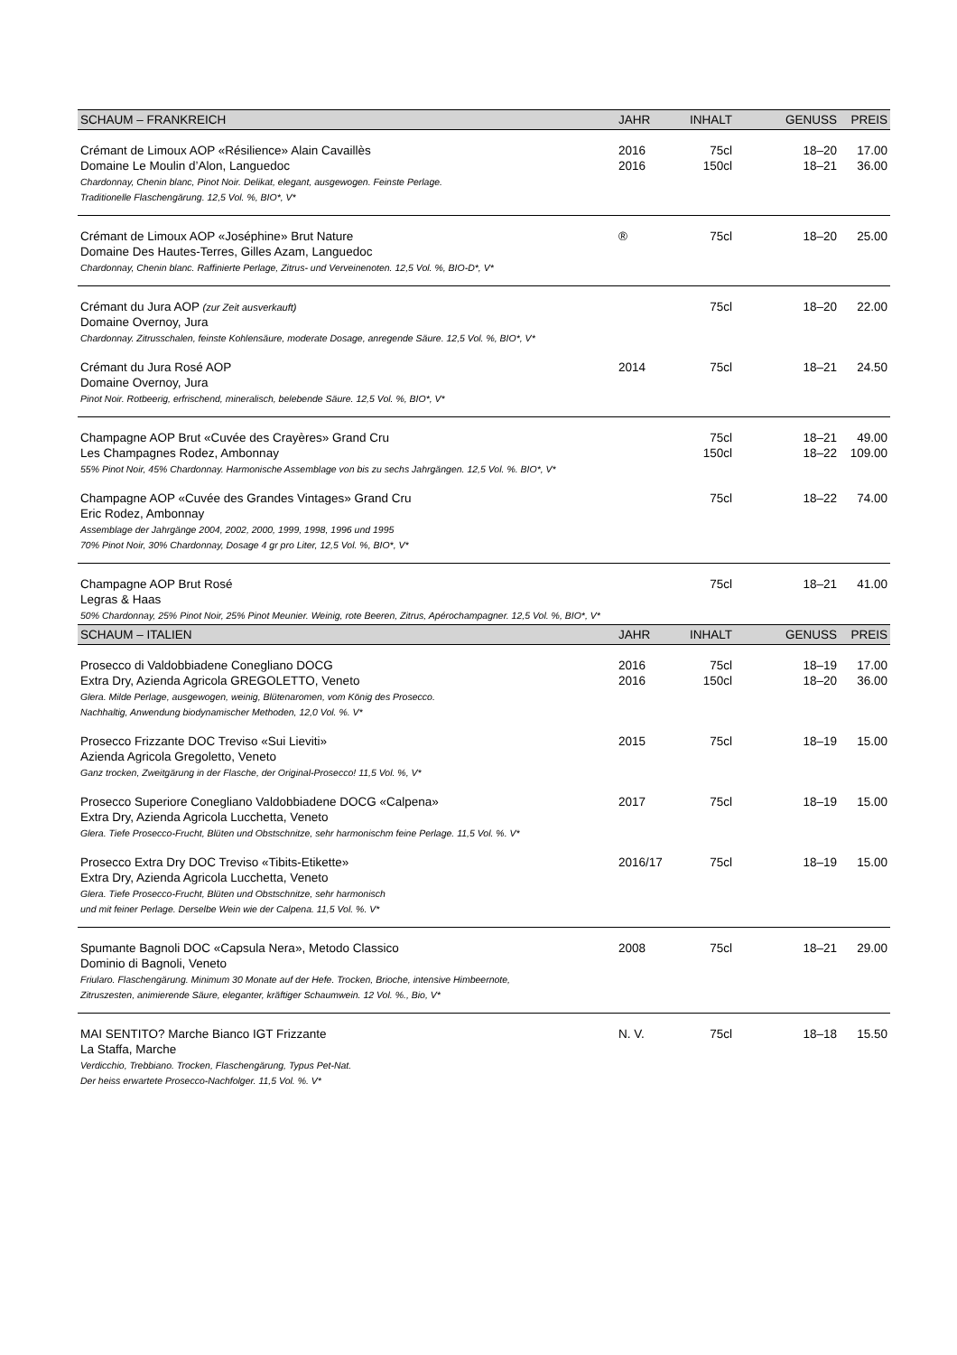| SCHAUM – FRANKREICH | JAHR | INHALT | GENUSS | PREIS |
| --- | --- | --- | --- | --- |
| Crémant de Limoux AOP «Résilience» Alain Cavaillès | 2016 | 75cl | 18–20 | 17.00 |
| Domaine Le Moulin d’Alon, Languedoc | 2016 | 150cl | 18–21 | 36.00 |
| Chardonnay, Chenin blanc, Pinot Noir. Delikat, elegant, ausgewogen. Feinste Perlage. Traditionelle Flaschengärung. 12,5 Vol. %, BIO*, V* | | | | |
| Crémant de Limoux AOP «Joséphine» Brut Nature | ® | 75cl | 18–20 | 25.00 |
| Domaine Des Hautes-Terres, Gilles Azam, Languedoc | | | | |
| Chardonnay, Chenin blanc. Raffinierte Perlage, Zitrus- und Verveinenoten. 12,5 Vol. %, BIO-D*, V* | | | | |
| Crémant du Jura AOP (zur Zeit ausverkauft) | | 75cl | 18–20 | 22.00 |
| Domaine Overnoy, Jura | | | | |
| Chardonnay. Zitrusschalen, feinste Kohlensäure, moderate Dosage, anregende Säure. 12,5 Vol. %, BIO*, V* | | | | |
| Crémant du Jura Rosé AOP | 2014 | 75cl | 18–21 | 24.50 |
| Domaine Overnoy, Jura | | | | |
| Pinot Noir. Rotbeerig, erfrischend, mineralisch, belebende Säure. 12,5 Vol. %, BIO*, V* | | | | |
| Champagne AOP Brut «Cuvée des Crayères» Grand Cru | | 75cl | 18–21 | 49.00 |
| Les Champagnes Rodez, Ambonnay | | 150cl | 18–22 | 109.00 |
| 55% Pinot Noir, 45% Chardonnay. Harmonische Assemblage von bis zu sechs Jahrgängen. 12,5 Vol. %. BIO*, V* | | | | |
| Champagne AOP «Cuvée des Grandes Vintages» Grand Cru | | 75cl | 18–22 | 74.00 |
| Eric Rodez, Ambonnay | | | | |
| Assemblage der Jahrgänge 2004, 2002, 2000, 1999, 1998, 1996 und 1995 70% Pinot Noir, 30% Chardonnay, Dosage 4 gr pro Liter, 12,5 Vol. %, BIO*, V* | | | | |
| Champagne AOP Brut Rosé | | 75cl | 18–21 | 41.00 |
| Legras & Haas | | | | |
| 50% Chardonnay, 25% Pinot Noir, 25% Pinot Meunier. Weinig, rote Beeren, Zitrus, Apérochampagner. 12,5 Vol. %, BIO*, V* | | | | |
| SCHAUM – ITALIEN | JAHR | INHALT | GENUSS | PREIS |
| Prosecco di Valdobbiadene Conegliano DOCG | 2016 | 75cl | 18–19 | 17.00 |
| Extra Dry, Azienda Agricola GREGOLETTO, Veneto | 2016 | 150cl | 18–20 | 36.00 |
| Glera. Milde Perlage, ausgewogen, weinig, Blütenaromen, vom König des Prosecco. Nachhaltig, Anwendung biodynamischer Methoden, 12,0 Vol. %. V* | | | | |
| Prosecco Frizzante DOC Treviso «Sui Lieviti» | 2015 | 75cl | 18–19 | 15.00 |
| Azienda Agricola Gregoletto, Veneto | | | | |
| Ganz trocken, Zweitgärung in der Flasche, der Original-Prosecco! 11,5 Vol. %, V* | | | | |
| Prosecco Superiore Conegliano Valdobbiadene DOCG «Calpena» | 2017 | 75cl | 18–19 | 15.00 |
| Extra Dry, Azienda Agricola Lucchetta, Veneto | | | | |
| Glera. Tiefe Prosecco-Frucht, Blüten und Obstschnitze, sehr harmonischm feine Perlage. 11,5 Vol. %. V* | | | | |
| Prosecco Extra Dry DOC Treviso «Tibits-Etikette» | 2016/17 | 75cl | 18–19 | 15.00 |
| Extra Dry, Azienda Agricola Lucchetta, Veneto | | | | |
| Glera. Tiefe Prosecco-Frucht, Blüten und Obstschnitze, sehr harmonisch und mit feiner Perlage. Derselbe Wein wie der Calpena. 11,5 Vol. %. V* | | | | |
| Spumante Bagnoli DOC «Capsula Nera», Metodo Classico | 2008 | 75cl | 18–21 | 29.00 |
| Dominio di Bagnoli, Veneto | | | | |
| Friularo. Flaschengärung. Minimum 30 Monate auf der Hefe. Trocken, Brioche, intensive Himbeernote, Zitruszesten, animierende Säure, eleganter, kräftiger Schaumwein. 12 Vol. %., Bio, V* | | | | |
| MAI SENTITO? Marche Bianco IGT Frizzante | N. V. | 75cl | 18–18 | 15.50 |
| La Staffa, Marche | | | | |
| Verdicchio, Trebbiano. Trocken, Flaschengärung, Typus Pet-Nat. Der heiss erwartete Prosecco-Nachfolger. 11,5 Vol. %. V* | | | | |